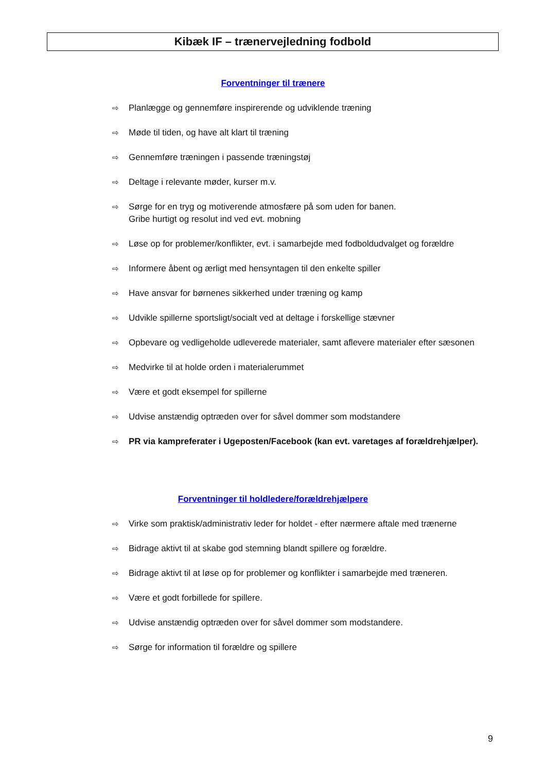Kibæk IF – trænervejledning fodbold
Forventninger til trænere
⇨ Planlægge og gennemføre inspirerende og udviklende træning
⇨ Møde til tiden, og have alt klart til træning
⇨ Gennemføre træningen i passende træningstøj
⇨ Deltage i relevante møder, kurser m.v.
⇨ Sørge for en tryg og motiverende atmosfære på som uden for banen.
Gribe hurtigt og resolut ind ved evt. mobning
⇨ Løse op for problemer/konflikter, evt. i samarbejde med fodboldudvalget og forældre
⇨ Informere åbent og ærligt med hensyntagen til den enkelte spiller
⇨ Have ansvar for børnenes sikkerhed under træning og kamp
⇨ Udvikle spillerne sportsligt/socialt ved at deltage i forskellige stævner
⇨ Opbevare og vedligeholde udleverede materialer, samt aflevere materialer efter sæsonen
⇨ Medvirke til at holde orden i materialerummet
⇨ Være et godt eksempel for spillerne
⇨ Udvise anstændig optræden over for såvel dommer som modstandere
⇨ PR via kampreferater i Ugeposten/Facebook (kan evt. varetages af forældrehjælper).
Forventninger til holdledere/forældrehjælpere
⇨ Virke som praktisk/administrativ leder for holdet - efter nærmere aftale med trænerne
⇨ Bidrage aktivt til at skabe god stemning blandt spillere og forældre.
⇨ Bidrage aktivt til at løse op for problemer og konflikter i samarbejde med træneren.
⇨ Være et godt forbillede for spillere.
⇨ Udvise anstændig optræden over for såvel dommer som modstandere.
⇨ Sørge for information til forældre og spillere
9